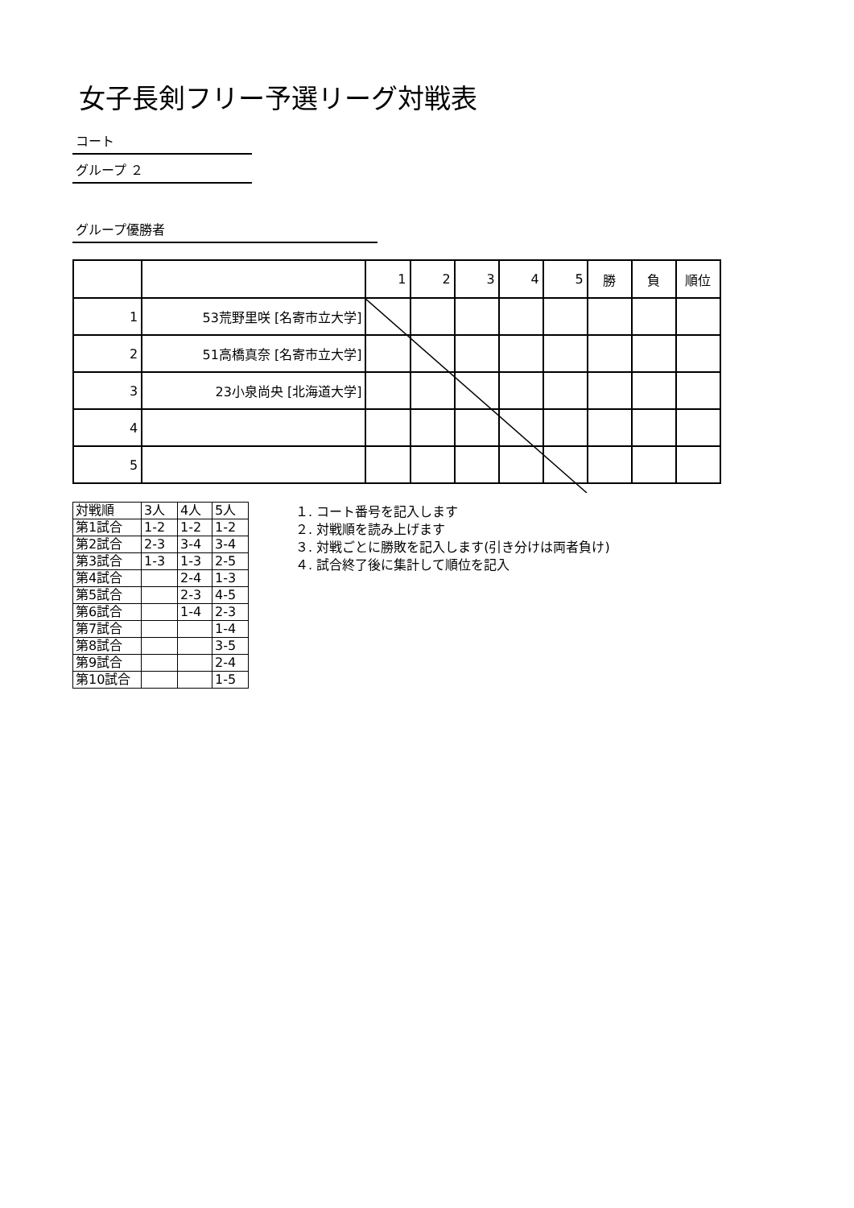女子長剣フリー予選リーグ対戦表
コート
グループ ２
グループ優勝者
| | | 1 | 2 | 3 | 4 | 5 | 勝 | 負 | 順位 |
| 1 | 53荒野里咲 [名寄市立大学] | | | | | | | | |
| 2 | 51高橋真奈 [名寄市立大学] | | | | | | | | |
| 3 | 23小泉尚央 [北海道大学] | | | | | | | | |
| 4 | | | | | | | | | |
| 5 | | | | | | | | | |
| 対戦順 | 3人 | 4人 | 5人 |
| 第1試合 | 1-2 | 1-2 | 1-2 |
| 第2試合 | 2-3 | 3-4 | 3-4 |
| 第3試合 | 1-3 | 1-3 | 2-5 |
| 第4試合 | | 2-4 | 1-3 |
| 第5試合 | | 2-3 | 4-5 |
| 第6試合 | | 1-4 | 2-3 |
| 第7試合 | | | 1-4 |
| 第8試合 | | | 3-5 |
| 第9試合 | | | 2-4 |
| 第10試合 | | | 1-5 |
１. コート番号を記入します
２. 対戦順を読み上げます
３. 対戦ごとに勝敗を記入します(引き分けは両者負け)
４. 試合終了後に集計して順位を記入